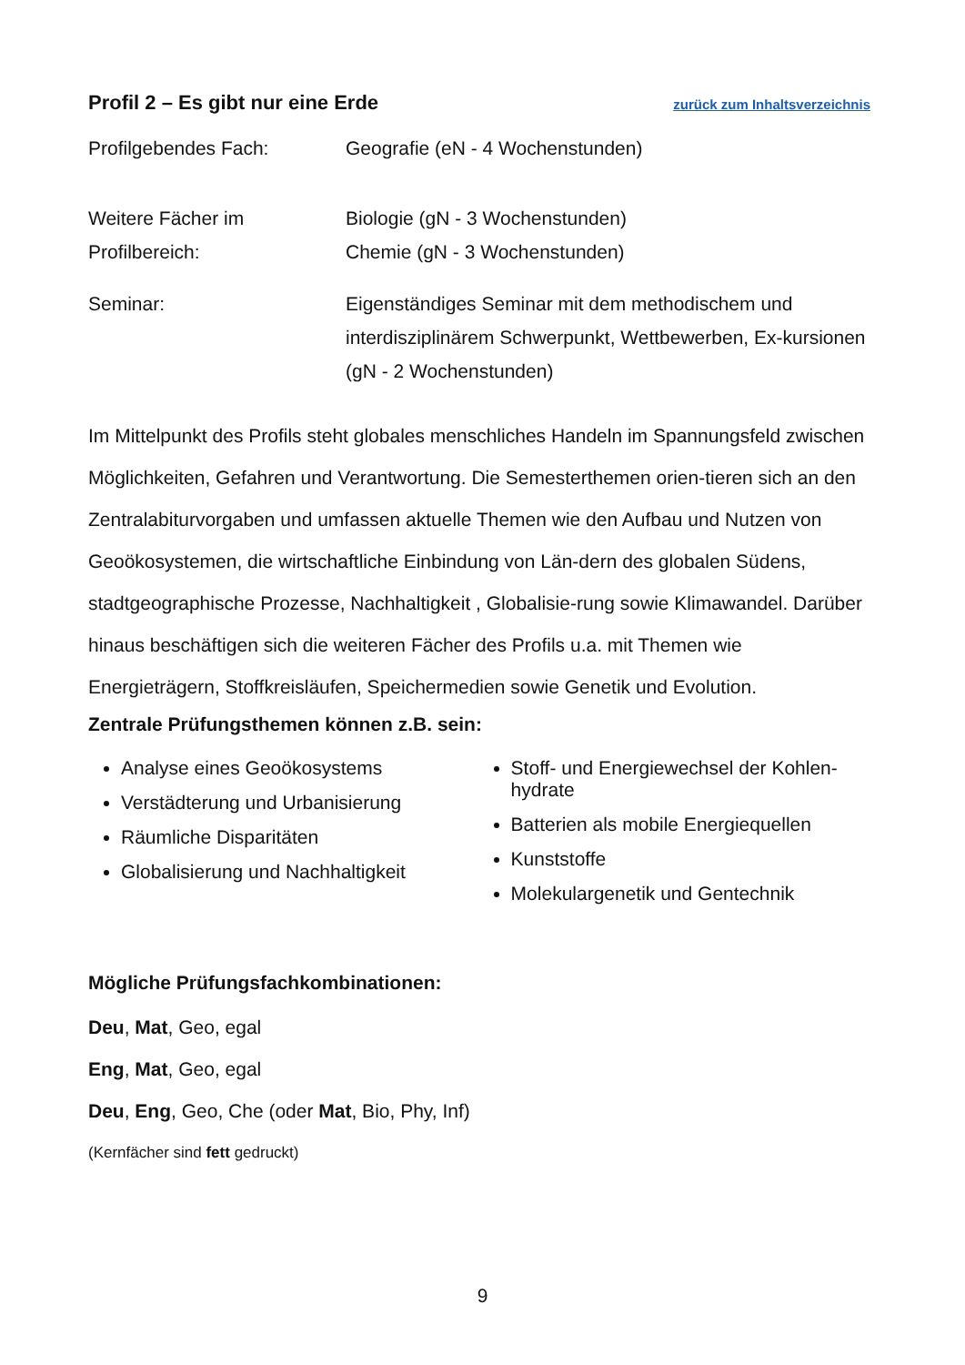Profil 2 – Es gibt nur eine Erde zurück zum Inhaltsverzeichnis
Profilgebendes Fach: Geografie (eN - 4 Wochenstunden)
Weitere Fächer im Profilbereich:
Biologie (gN - 3 Wochenstunden)
Chemie (gN - 3 Wochenstunden)
Seminar: Eigenständiges Seminar mit dem methodischem und interdisziplinärem Schwerpunkt, Wettbewerben, Ex-kursionen (gN - 2 Wochenstunden)
Im Mittelpunkt des Profils steht globales menschliches Handeln im Spannungsfeld zwischen Möglichkeiten, Gefahren und Verantwortung. Die Semesterthemen orien-tieren sich an den Zentralabiturvorgaben und umfassen aktuelle Themen wie den Aufbau und Nutzen von Geoökosystemen, die wirtschaftliche Einbindung von Län-dern des globalen Südens, stadtgeographische Prozesse, Nachhaltigkeit , Globalisie-rung sowie Klimawandel. Darüber hinaus beschäftigen sich die weiteren Fächer des Profils u.a. mit Themen wie Energieträgern, Stoffkreisläufen, Speichermedien sowie Genetik und Evolution.
Zentrale Prüfungsthemen können z.B. sein:
Analyse eines Geoökosystems
Verstädterung und Urbanisierung
Räumliche Disparitäten
Globalisierung und Nachhaltigkeit
Stoff- und Energiewechsel der Kohlen-hydrate
Batterien als mobile Energiequellen
Kunststoffe
Molekulargenetik und Gentechnik
Mögliche Prüfungsfachkombinationen:
Deu, Mat, Geo, egal
Eng, Mat, Geo, egal
Deu, Eng, Geo, Che (oder Mat, Bio, Phy, Inf)
(Kernfächer sind fett gedruckt)
9